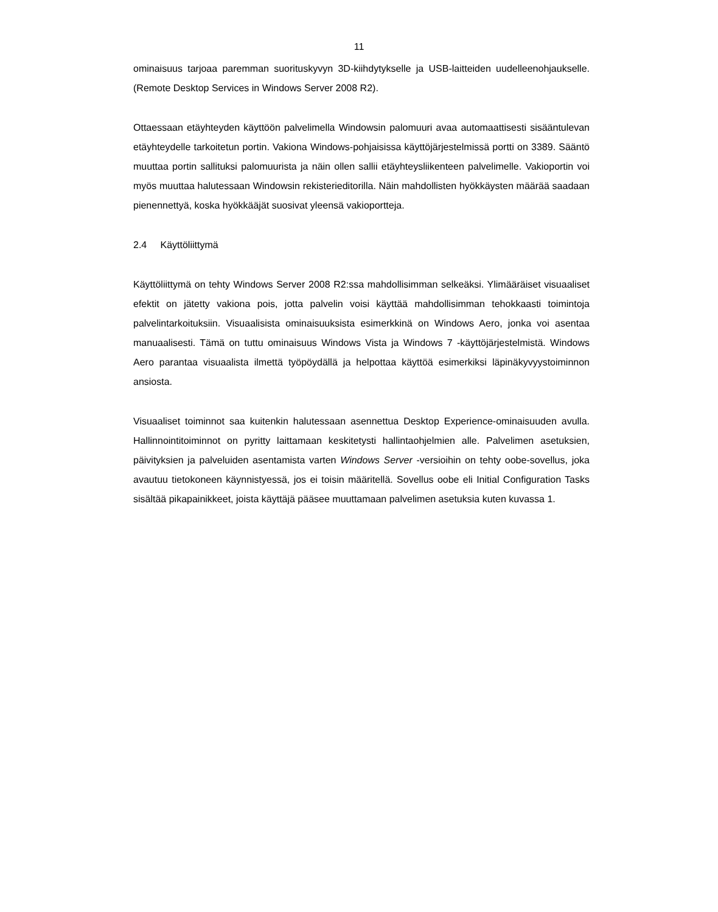11
ominaisuus tarjoaa paremman suorituskyvyn 3D-kiihdytykselle ja USB-laitteiden uudelleenohjaukselle. (Remote Desktop Services in Windows Server 2008 R2).
Ottaessaan etäyhteyden käyttöön palvelimella Windowsin palomuuri avaa automaattisesti sisääntulevan etäyhteydelle tarkoitetun portin. Vakiona Windows-pohjaisissa käyttöjärjestelmissä portti on 3389. Sääntö muuttaa portin sallituksi palomuurista ja näin ollen sallii etäyhteysliikenteen palvelimelle. Vakioportin voi myös muuttaa halutessaan Windowsin rekisterieditorilla. Näin mahdollisten hyökkäysten määrää saadaan pienennettyä, koska hyökkääjät suosivat yleensä vakioportteja.
2.4 Käyttöliittymä
Käyttöliittymä on tehty Windows Server 2008 R2:ssa mahdollisimman selkeäksi. Ylimääräiset visuaaliset efektit on jätetty vakiona pois, jotta palvelin voisi käyttää mahdollisimman tehokkaasti toimintoja palvelintarkoituksiin. Visuaalisista ominaisuuksista esimerkkinä on Windows Aero, jonka voi asentaa manuaalisesti. Tämä on tuttu ominaisuus Windows Vista ja Windows 7 -käyttöjärjestelmistä. Windows Aero parantaa visuaalista ilmettä työpöydällä ja helpottaa käyttöä esimerkiksi läpinäkyvyystoiminnon ansiosta.
Visuaaliset toiminnot saa kuitenkin halutessaan asennettua Desktop Experience-ominaisuuden avulla. Hallinnointitoiminnot on pyritty laittamaan keskitetysti hallintaohjelmien alle. Palvelimen asetuksien, päivityksien ja palveluiden asentamista varten Windows Server -versioihin on tehty oobe-sovellus, joka avautuu tietokoneen käynnistyessä, jos ei toisin määritellä. Sovellus oobe eli Initial Configuration Tasks sisältää pikapainikkeet, joista käyttäjä pääsee muuttamaan palvelimen asetuksia kuten kuvassa 1.